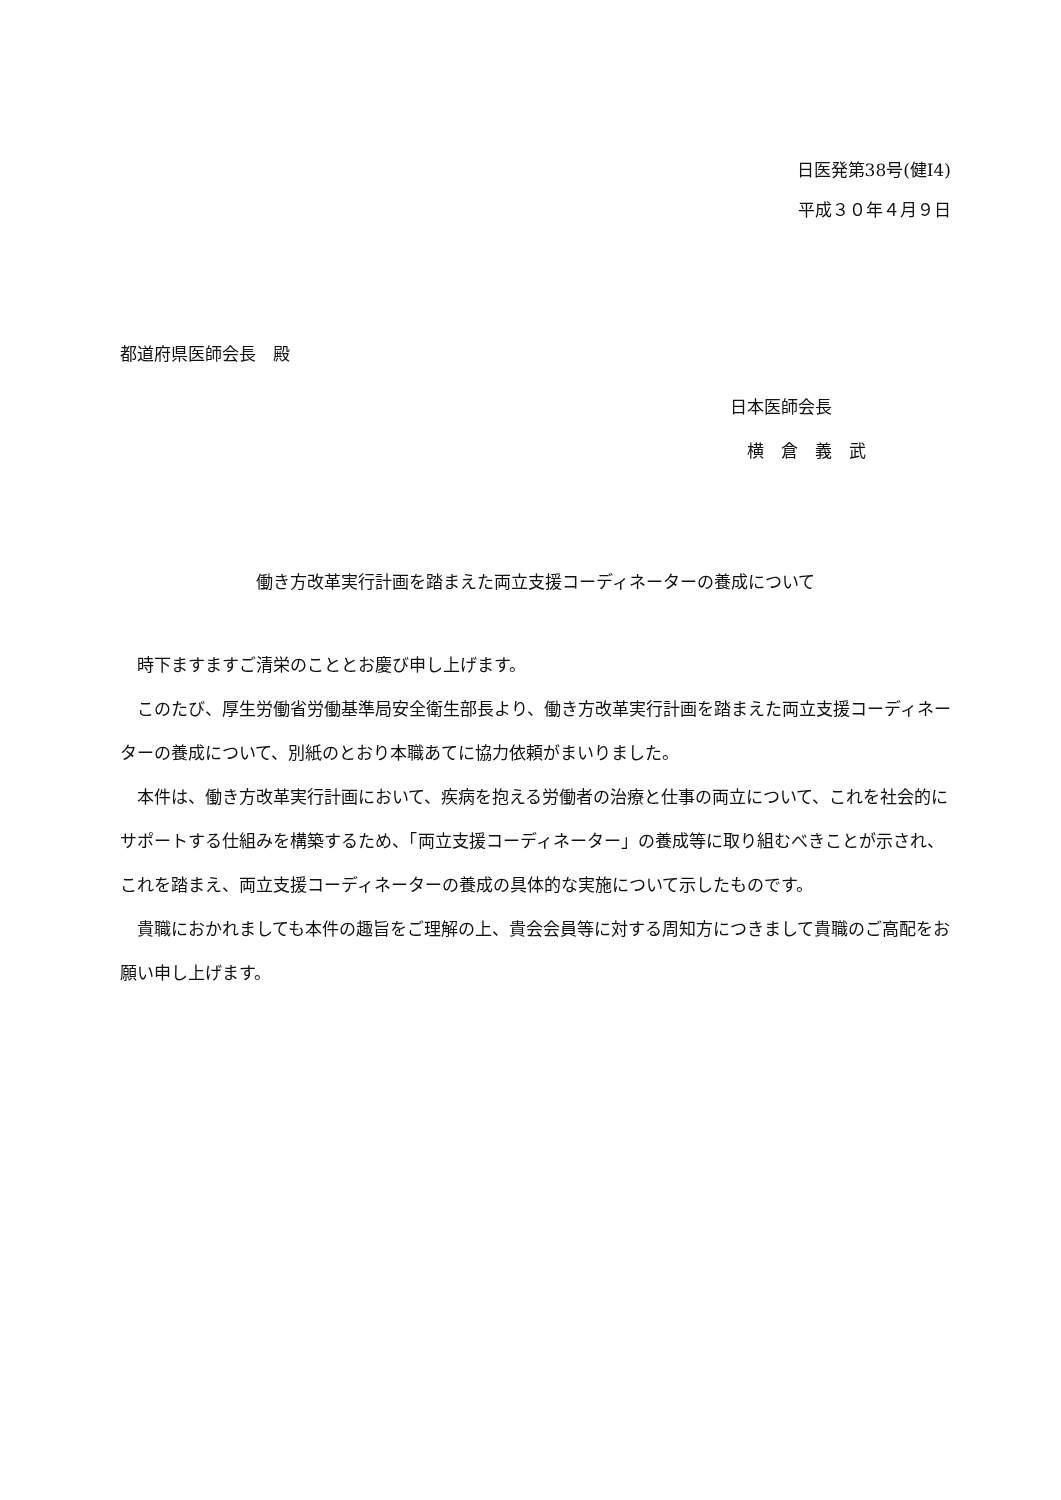日医発第38号(健Ⅰ4)
平成３０年４月９日
都道府県医師会長　殿
日本医師会長
　横　倉　義　武
働き方改革実行計画を踏まえた両立支援コーディネーターの養成について
時下ますますご清栄のこととお慶び申し上げます。
このたび、厚生労働省労働基準局安全衛生部長より、働き方改革実行計画を踏まえた両立支援コーディネーターの養成について、別紙のとおり本職あてに協力依頼がまいりました。
本件は、働き方改革実行計画において、疾病を抱える労働者の治療と仕事の両立について、これを社会的にサポートする仕組みを構築するため、「両立支援コーディネーター」の養成等に取り組むべきことが示され、これを踏まえ、両立支援コーディネーターの養成の具体的な実施について示したものです。
貴職におかれましても本件の趣旨をご理解の上、貴会会員等に対する周知方につきまして貴職のご高配をお願い申し上げます。